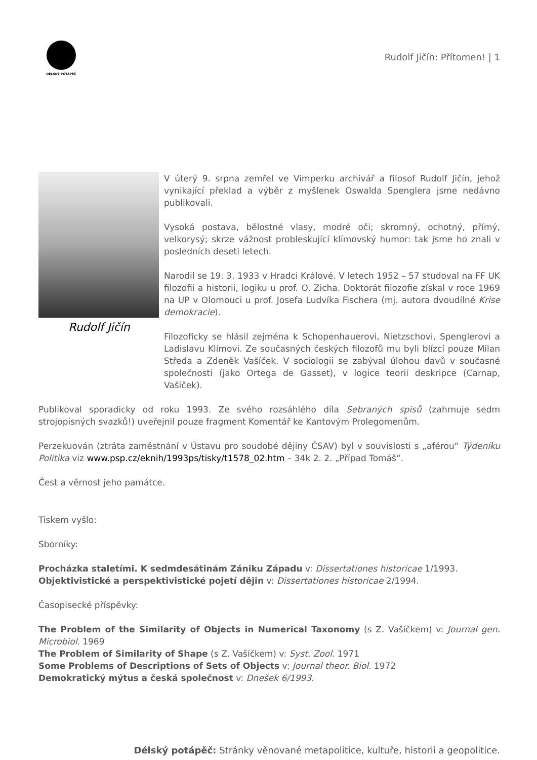DÉLSKÝ POTÁPĚČ
Rudolf Jičín: Přítomen! | 1
Rudolf Jičín
V úterý 9. srpna zemřel ve Vimperku archivář a filosof Rudolf Jičín, jehož vynikající překlad a výběr z myšlenek Oswalda Spenglera jsme nedávno publikovali.
Vysoká postava, bělostné vlasy, modré oči; skromný, ochotný, přímý, velkorysý; skrze vážnost probleskující klímovský humor: tak jsme ho znali v posledních deseti letech.
Narodil se 19. 3. 1933 v Hradci Králové. V letech 1952 – 57 studoval na FF UK filozofii a historii, logiku u prof. O. Zicha. Doktorát filozofie získal v roce 1969 na UP v Olomouci u prof. Josefa Ludvíka Fischera (mj. autora dvoudílné Krise demokracie).
Filozoficky se hlásil zejména k Schopenhauerovi, Nietzschovi, Spenglerovi a Ladislavu Klímovi. Ze současných českých filozofů mu byli blízcí pouze Milan Středa a Zdeněk Vašíček. V sociologii se zabýval úlohou davů v současné společnosti (jako Ortega de Gasset), v logice teorií deskripce (Carnap, Vašíček).
Publikoval sporadicky od roku 1993. Ze svého rozsáhlého díla Sebraných spisů (zahrnuje sedm strojopisných svazků!) uveřejnil pouze fragment Komentář ke Kantovým Prolegomenům.
Perzekuován (ztráta zaměstnání v Ústavu pro soudobé dějiny ČSAV) byl v souvislosti s „aférou“ Týdeníku Politika viz www.psp.cz/eknih/1993ps/tisky/t1578_02.htm – 34k 2. 2. „Případ Tomáš“.
Čest a věrnost jeho památce.
Tiskem vyšlo:
Sborníky:
Procházka staletími. K sedmdesátinám Zániku Západu v: Dissertationes historicae 1/1993.
Objektivistické a perspektivistické pojetí dějin v: Dissertationes historicae 2/1994.
Časopisecké příspěvky:
The Problem of the Similarity of Objects in Numerical Taxonomy (s Z. Vašíčkem) v: Journal gen. Microbiol. 1969
The Problem of Similarity of Shape (s Z. Vašíčkem) v: Syst. Zool. 1971
Some Problems of Descriptions of Sets of Objects v: Journal theor. Biol. 1972
Demokratický mýtus a česká společnost v: Dnešek 6/1993.
Délský potápěč: Stránky věnované metapolitice, kultuře, historii a geopolitice.